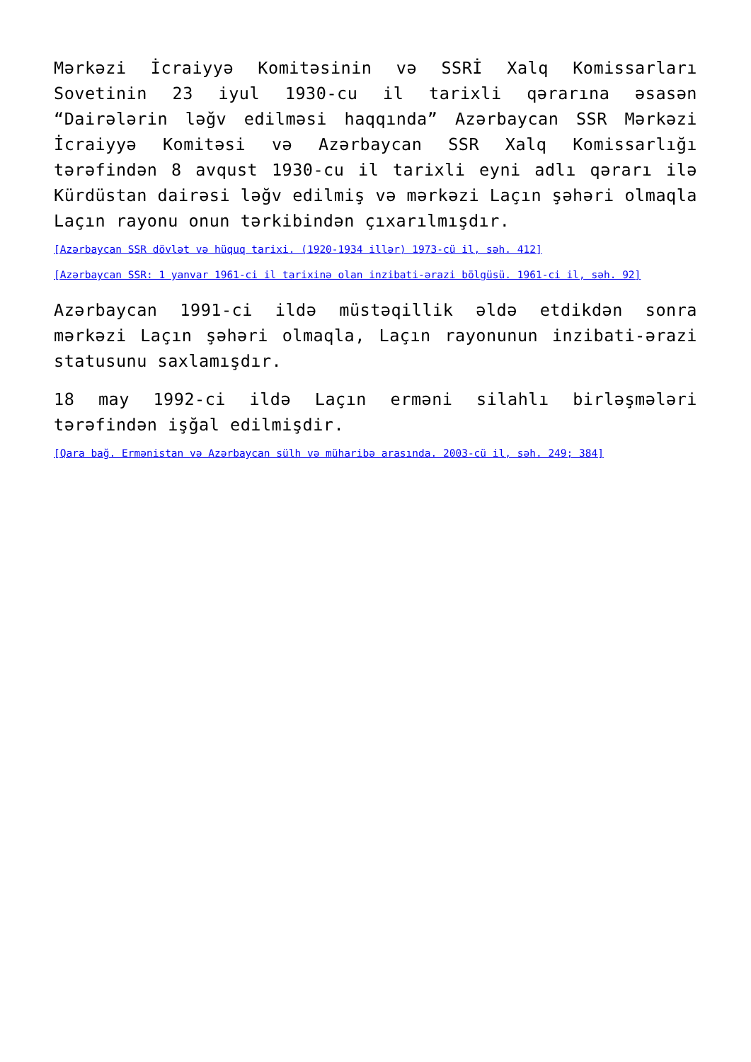Mərkəzi İcraiyyə Komitəsinin və SSRİ Xalq Komissarları Sovetinin 23 iyul 1930-cu il tarixli qərarına əsasən “Dairələrin ləğv edilməsi haqqında” Azərbaycan SSR Mərkəzi İcraiyyə Komitəsi və Azərbaycan SSR Xalq Komissarlığı tərəfindən 8 avqust 1930-cu il tarixli eyni adlı qərarı ilə Kürdüstan dairəsi ləğv edilmiş və mərkəzi Laçın şəhəri olmaqla Laçın rayonu onun tərkibindən çıxarılmışdır.
[Azərbaycan SSR dövlət və hüquq tarixi. (1920-1934 illər) 1973-cü il, səh. 412]
[Azərbaycan SSR: 1 yanvar 1961-ci il tarixinə olan inzibati-ərazi bölgüsü. 1961-ci il, səh. 92]
Azərbaycan 1991-ci ildə müstəqillik əldə etdikdən sonra mərkəzi Laçın şəhəri olmaqla, Laçın rayonunun inzibati-ərazi statusunu saxlamışdır.
18 may 1992-ci ildə Laçın erməni silahlı birləşmələri tərəfindən işğal edilmişdir.
[Qara bağ. Ermənistan və Azərbaycan sülh və müharibə arasında. 2003-cü il, səh. 249; 384]